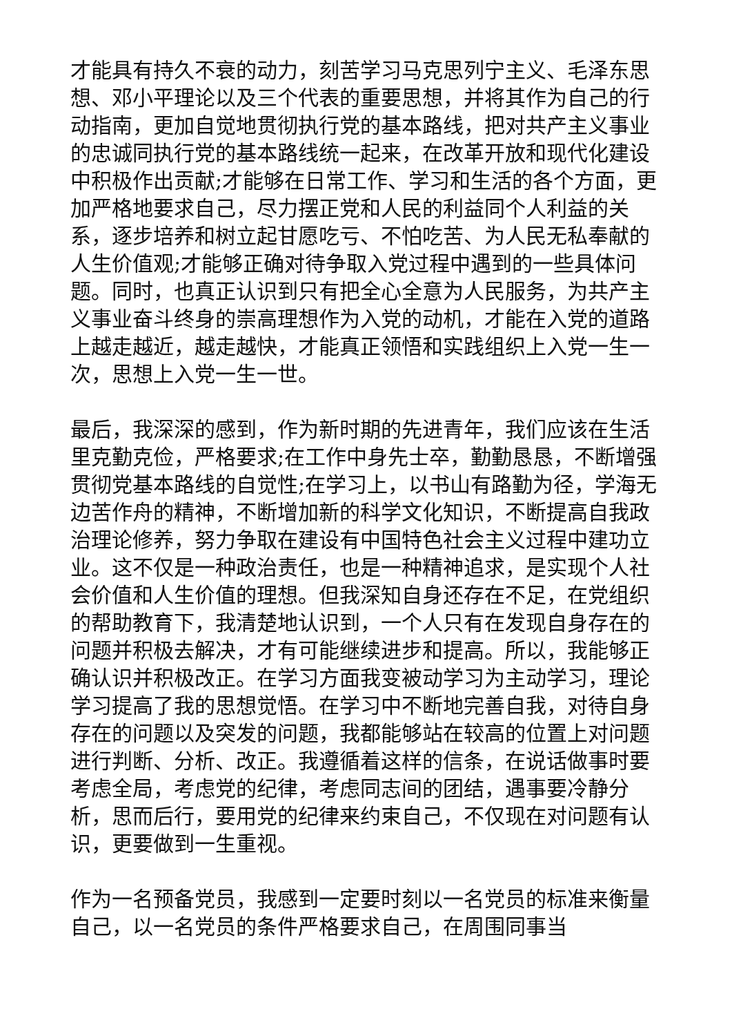才能具有持久不衰的动力，刻苦学习马克思列宁主义、毛泽东思想、邓小平理论以及三个代表的重要思想，并将其作为自己的行动指南，更加自觉地贯彻执行党的基本路线，把对共产主义事业的忠诚同执行党的基本路线统一起来，在改革开放和现代化建设中积极作出贡献;才能够在日常工作、学习和生活的各个方面，更加严格地要求自己，尽力摆正党和人民的利益同个人利益的关系，逐步培养和树立起甘愿吃亏、不怕吃苦、为人民无私奉献的人生价值观;才能够正确对待争取入党过程中遇到的一些具体问题。同时，也真正认识到只有把全心全意为人民服务，为共产主义事业奋斗终身的崇高理想作为入党的动机，才能在入党的道路上越走越近，越走越快，才能真正领悟和实践组织上入党一生一次，思想上入党一生一世。
最后，我深深的感到，作为新时期的先进青年，我们应该在生活里克勤克俭，严格要求;在工作中身先士卒，勤勤恳恳，不断增强贯彻党基本路线的自觉性;在学习上，以书山有路勤为径，学海无边苦作舟的精神，不断增加新的科学文化知识，不断提高自我政治理论修养，努力争取在建设有中国特色社会主义过程中建功立业。这不仅是一种政治责任，也是一种精神追求，是实现个人社会价值和人生价值的理想。但我深知自身还存在不足，在党组织的帮助教育下，我清楚地认识到，一个人只有在发现自身存在的问题并积极去解决，才有可能继续进步和提高。所以，我能够正确认识并积极改正。在学习方面我变被动学习为主动学习，理论学习提高了我的思想觉悟。在学习中不断地完善自我，对待自身存在的问题以及突发的问题，我都能够站在较高的位置上对问题进行判断、分析、改正。我遵循着这样的信条，在说话做事时要考虑全局，考虑党的纪律，考虑同志间的团结，遇事要冷静分析，思而后行，要用党的纪律来约束自己，不仅现在对问题有认识，更要做到一生重视。
作为一名预备党员，我感到一定要时刻以一名党员的标准来衡量自己，以一名党员的条件严格要求自己，在周围同事当